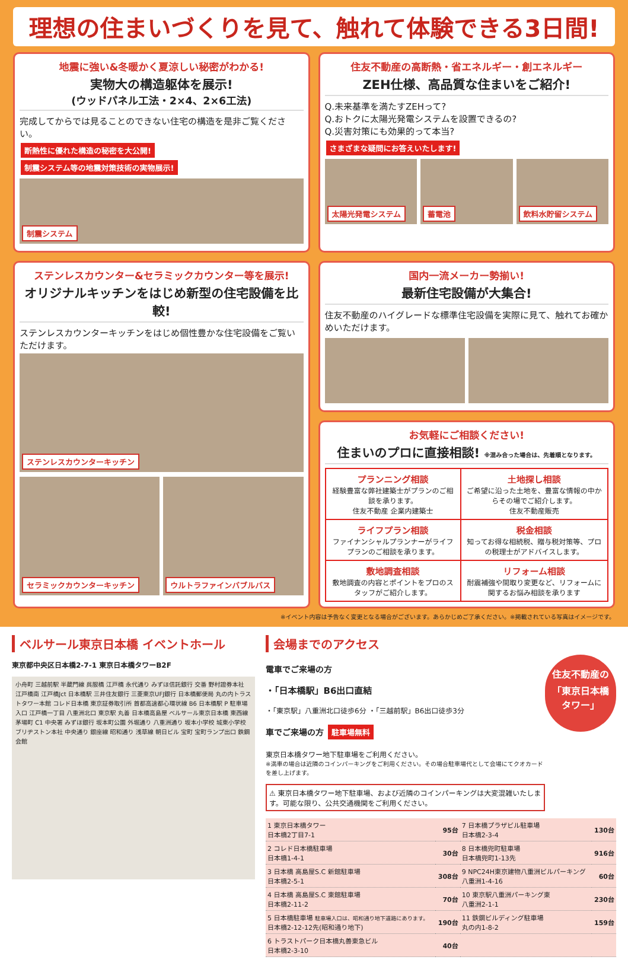理想の住まいづくりを見て、触れて体験できる3日間!
地震に強い&冬暖かく夏涼しい秘密がわかる!
実物大の構造躯体を展示!
(ウッドパネル工法・2×4、2×6工法)
完成してからでは見ることのできない住宅の構造を是非ご覧ください。
断熱性に優れた構造の秘密を大公開! 制震システム等の地震対策技術の実物展示!
制震システム
住友不動産の高断熱・省エネルギー・創エネルギー
ZEH仕様、高品質な住まいをご紹介!
Q.未来基準を満たすZEHって?
Q.おトクに太陽光発電システムを設置できるの?
Q.災害対策にも効果的って本当?
さまざまな疑問にお答えいたします!
太陽光発電システム 蓄電池 飲料水貯留システム
ステンレスカウンター&セラミックカウンター等を展示!
オリジナルキッチンをはじめ新型の住宅設備を比較!
ステンレスカウンターキッチンをはじめ個性豊かな住宅設備をご覧いただけます。
ステンレスカウンターキッチン
セラミックカウンターキッチン ウルトラファインバブルバス
国内一流メーカー勢揃い!
最新住宅設備が大集合!
住友不動産のハイグレードな標準住宅設備を実際に見て、触れてお確かめいただけます。
お気軽にご相談ください!
住まいのプロに直接相談! ※混み合った場合は、先着順となります。
| プランニング相談 経験豊富な弊社建築士がプランのご相談を承ります。 住友不動産 企業内建築士 | 土地探し相談 ご希望に沿った土地を、豊富な情報の中からその場でご紹介します。 住友不動産販売 |
| ライフプラン相談 ファイナンシャルプランナーがライフプランのご相談を承ります。 | 税金相談 知ってお得な相続税、贈与税対策等、プロの税理士がアドバイスします。 |
| 敷地調査相談 敷地調査の内容とポイントをプロのスタッフがご紹介します。 | リフォーム相談 耐震補強や間取り変更など、リフォームに関するお悩み相談を承ります |
※イベント内容は予告なく変更となる場合がございます。あらかじめご了承ください。※掲載されている写真はイメージです。
ベルサール東京日本橋 イベントホール
東京都中央区日本橋2-7-1 東京日本橋タワーB2F
小舟町 三越前駅 半蔵門線 呉服橋 江戸橋 永代通り みずほ信託銀行 交番 野村證券本社 江戸橋南 江戸橋Jct 日本橋駅 三井住友銀行 三菱東京UFJ銀行 日本橋郵便局 丸の内トラストタワー本館 コレド日本橋 東京証券取引所 首都高速都心環状線 B6 日本橋駅 P 駐車場入口 江戸橋一丁目 八重洲北口 東京駅 丸善 日本橋高島屋 ベルサール東京日本橋 東西線 茅場町 C1 中央署 みずほ銀行 坂本町公園 外堀通り 八重洲通り 坂本小学校 城東小学校 ブリヂストン本社 中央通り 銀座線 昭和通り 浅草線 朝日ビル 宝町 宝町ランプ出口 鉄鋼会館
会場までのアクセス
電車でご来場の方
・「日本橋駅」B6出口直結
・「東京駅」八重洲北口徒歩6分 ・「三越前駅」B6出口徒歩3分
車でご来場の方 駐車場無料
東京日本橋タワー地下駐車場をご利用ください。
※満車の場合は近隣のコインパーキングをご利用ください。その場合駐車場代として会場にてクオカードを差し上げます。
⚠ 東京日本橋タワー地下駐車場、および近隣のコインパーキングは大変混雑いたします。可能な限り、公共交通機関をご利用ください。
住友不動産の
「東京日本橋
タワー」
| 1 東京日本橋タワー 日本橋2丁目7-1 | 95台 | 7 日本橋プラザビル駐車場 日本橋2-3-4 | 130台 |
| 2 コレド日本橋駐車場 日本橋1-4-1 | 30台 | 8 日本橋兜町駐車場 日本橋兜町1-13先 | 916台 |
| 3 日本橋 高島屋S.C 新館駐車場 日本橋2-5-1 | 308台 | 9 NPC24H東京建物八重洲ビルパーキング 八重洲1-4-16 | 60台 |
| 4 日本橋 高島屋S.C 東館駐車場 日本橋2-11-2 | 70台 | 10 東京駅八重洲パーキング東 八重洲2-1-1 | 230台 |
| 5 日本橋駐車場 駐車場入口は、昭和通り地下道路にあります。 日本橋2-12-12先(昭和通り地下) | 190台 | 11 鉄鋼ビルディング駐車場 丸の内1-8-2 | 159台 |
| 6 トラストパーク日本橋丸善東急ビル 日本橋2-3-10 | 40台 | | |